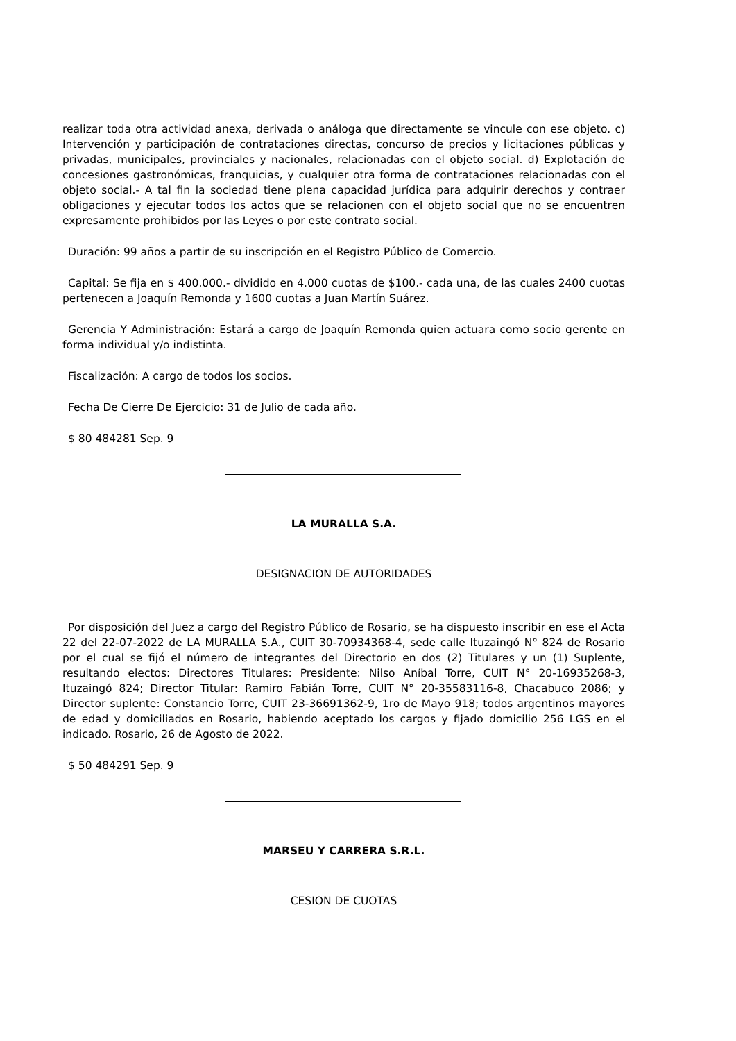realizar toda otra actividad anexa, derivada o análoga que directamente se vincule con ese objeto. c) Intervención y participación de contrataciones directas, concurso de precios y licitaciones públicas y privadas, municipales, provinciales y nacionales, relacionadas con el objeto social. d) Explotación de concesiones gastronómicas, franquicias, y cualquier otra forma de contrataciones relacionadas con el objeto social.- A tal fin la sociedad tiene plena capacidad jurídica para adquirir derechos y contraer obligaciones y ejecutar todos los actos que se relacionen con el objeto social que no se encuentren expresamente prohibidos por las Leyes o por este contrato social.
Duración: 99 años a partir de su inscripción en el Registro Público de Comercio.
Capital: Se fija en $ 400.000.- dividido en 4.000 cuotas de $100.- cada una, de las cuales 2400 cuotas pertenecen a Joaquín Remonda y 1600 cuotas a Juan Martín Suárez.
Gerencia Y Administración: Estará a cargo de Joaquín Remonda quien actuara como socio gerente en forma individual y/o indistinta.
Fiscalización: A cargo de todos los socios.
Fecha De Cierre De Ejercicio: 31 de Julio de cada año.
$ 80 484281 Sep. 9
LA MURALLA S.A.
DESIGNACION DE AUTORIDADES
Por disposición del Juez a cargo del Registro Público de Rosario, se ha dispuesto inscribir en ese el Acta 22 del 22-07-2022 de LA MURALLA S.A., CUIT 30-70934368-4, sede calle Ituzaingó N° 824 de Rosario por el cual se fijó el número de integrantes del Directorio en dos (2) Titulares y un (1) Suplente, resultando electos: Directores Titulares: Presidente: Nilso Aníbal Torre, CUIT N° 20-16935268-3, Ituzaingó 824; Director Titular: Ramiro Fabián Torre, CUIT N° 20-35583116-8, Chacabuco 2086; y Director suplente: Constancio Torre, CUIT 23-36691362-9, 1ro de Mayo 918; todos argentinos mayores de edad y domiciliados en Rosario, habiendo aceptado los cargos y fijado domicilio 256 LGS en el indicado. Rosario, 26 de Agosto de 2022.
$ 50 484291 Sep. 9
MARSEU Y CARRERA S.R.L.
CESION DE CUOTAS